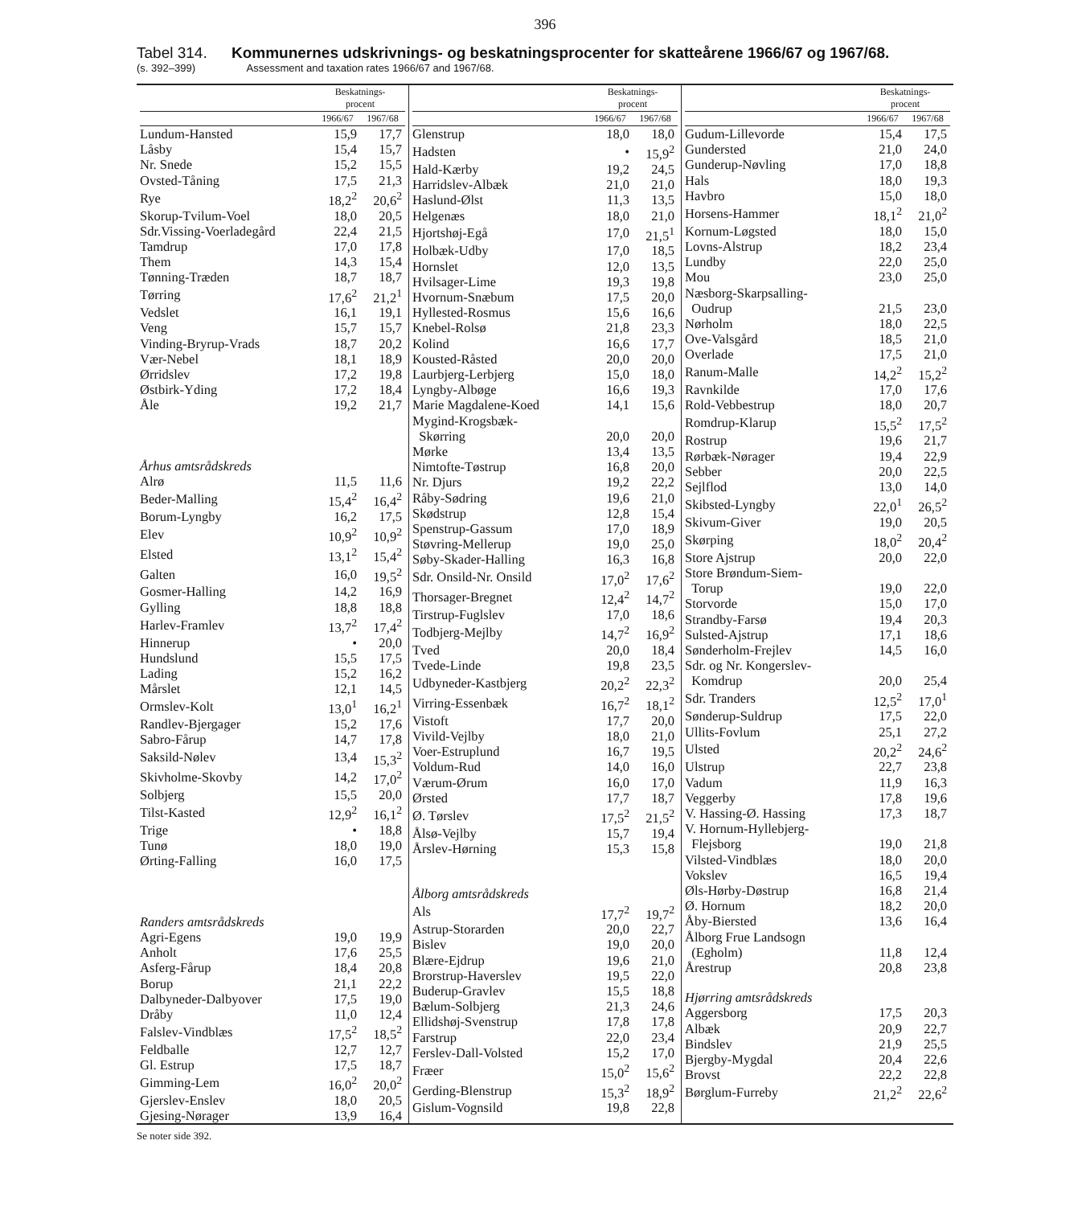396
Tabel 314. Kommunernes udskrivnings- og beskatningsprocenter for skatteårene 1966/67 og 1967/68.
(s. 392–399) Assessment and taxation rates 1966/67 and 1967/68.
| | Beskatnings- procent | |
| --- | --- | --- |
| | 1966/67 | 1967/68 |
| Lundum-Hansted | 15,9 | 17,7 |
| Låsby | 15,4 | 15,7 |
| Nr. Snede | 15,2 | 15,5 |
| Ovsted-Tåning | 17,5 | 21,3 |
| Rye | 18,2<sup>2</sup> | 20,6<sup>2</sup> |
| Skorup-Tvilum-Voel | 18,0 | 20,5 |
| Sdr.Vissing-Voerladegård | 22,4 | 21,5 |
| Tamdrup | 17,0 | 17,8 |
| Them | 14,3 | 15,4 |
| Tønning-Træden | 18,7 | 18,7 |
| Tørring | 17,6<sup>2</sup> | 21,2<sup>1</sup> |
| Vedslet | 16,1 | 19,1 |
| Veng | 15,7 | 15,7 |
| Vinding-Bryrup-Vrads | 18,7 | 20,2 |
| Vær-Nebel | 18,1 | 18,9 |
| Ørridslev | 17,2 | 19,8 |
| Østbirk-Yding | 17,2 | 18,4 |
| Åle | 19,2 | 21,7 |
| Århus amtsrådskreds | | |
| Alrø | 11,5 | 11,6 |
| Beder-Malling | 15,4<sup>2</sup> | 16,4<sup>2</sup> |
| Borum-Lyngby | 16,2 | 17,5 |
| Elev | 10,9<sup>2</sup> | 10,9<sup>2</sup> |
| Elsted | 13,1<sup>2</sup> | 15,4<sup>2</sup> |
| Galten | 16,0 | 19,5<sup>2</sup> |
| Gosmer-Halling | 14,2 | 16,9 |
| Gylling | 18,8 | 18,8 |
| Harlev-Framlev | 13,7<sup>2</sup> | 17,4<sup>2</sup> |
| Hinnerup | • | 20,0 |
| Hundslund | 15,5 | 17,5 |
| Lading | 15,2 | 16,2 |
| Mårslet | 12,1 | 14,5 |
| Ormslev-Kolt | 13,0<sup>1</sup> | 16,2<sup>1</sup> |
| Randlev-Bjergager | 15,2 | 17,6 |
| Sabro-Fårup | 14,7 | 17,8 |
| Saksild-Nølev | 13,4 | 15,3<sup>2</sup> |
| Skivholme-Skovby | 14,2 | 17,0<sup>2</sup> |
| Solbjerg | 15,5 | 20,0 |
| Tilst-Kasted | 12,9<sup>2</sup> | 16,1<sup>2</sup> |
| Trige | • | 18,8 |
| Tunø | 18,0 | 19,0 |
| Ørting-Falling | 16,0 | 17,5 |
| Randers amtsrådskreds | | |
| Agri-Egens | 19,0 | 19,9 |
| Anholt | 17,6 | 25,5 |
| Asferg-Fårup | 18,4 | 20,8 |
| Borup | 21,1 | 22,2 |
| Dalbyneder-Dalbyover | 17,5 | 19,0 |
| Dråby | 11,0 | 12,4 |
| Falslev-Vindblæs | 17,5<sup>2</sup> | 18,5<sup>2</sup> |
| Feldballe | 12,7 | 12,7 |
| Gl. Estrup | 17,5 | 18,7 |
| Gimming-Lem | 16,0<sup>2</sup> | 20,0<sup>2</sup> |
| Gjerslev-Enslev | 18,0 | 20,5 |
| Gjesing-Nørager | 13,9 | 16,4 |
| | Beskatnings- procent | |
| --- | --- | --- |
| | 1966/67 | 1967/68 |
| Glenstrup | 18,0 | 18,0 |
| Hadsten | • | 15,9<sup>2</sup> |
| Hald-Kærby | 19,2 | 24,5 |
| Harridslev-Albæk | 21,0 | 21,0 |
| Haslund-Ølst | 11,3 | 13,5 |
| Helgenæs | 18,0 | 21,0 |
| Hjortshøj-Egå | 17,0 | 21,5<sup>1</sup> |
| Holbæk-Udby | 17,0 | 18,5 |
| Hornslet | 12,0 | 13,5 |
| Hvilsager-Lime | 19,3 | 19,8 |
| Hvornum-Snæbum | 17,5 | 20,0 |
| Hyllested-Rosmus | 15,6 | 16,6 |
| Knebel-Rolsø | 21,8 | 23,3 |
| Kolind | 16,6 | 17,7 |
| Kousted-Råsted | 20,0 | 20,0 |
| Laurbjerg-Lerbjerg | 15,0 | 18,0 |
| Lyngby-Albøge | 16,6 | 19,3 |
| Marie Magdalene-Koed | 14,1 | 15,6 |
| Mygind-Krogsbæk- | | |
| Skørring | 20,0 | 20,0 |
| Mørke | 13,4 | 13,5 |
| Nimtofte-Tøstrup | 16,8 | 20,0 |
| Nr. Djurs | 19,2 | 22,2 |
| Råby-Sødring | 19,6 | 21,0 |
| Skødstrup | 12,8 | 15,4 |
| Spenstrup-Gassum | 17,0 | 18,9 |
| Støvring-Mellerup | 19,0 | 25,0 |
| Søby-Skader-Halling | 16,3 | 16,8 |
| Sdr. Onsild-Nr. Onsild | 17,0<sup>2</sup> | 17,6<sup>2</sup> |
| Thorsager-Bregnet | 12,4<sup>2</sup> | 14,7<sup>2</sup> |
| Tirstrup-Fuglslev | 17,0 | 18,6 |
| Todbjerg-Mejlby | 14,7<sup>2</sup> | 16,9<sup>2</sup> |
| Tved | 20,0 | 18,4 |
| Tvede-Linde | 19,8 | 23,5 |
| Udbyneder-Kastbjerg | 20,2<sup>2</sup> | 22,3<sup>2</sup> |
| Virring-Essenbæk | 16,7<sup>2</sup> | 18,1<sup>2</sup> |
| Vistoft | 17,7 | 20,0 |
| Vivild-Vejlby | 18,0 | 21,0 |
| Voer-Estruplund | 16,7 | 19,5 |
| Voldum-Rud | 14,0 | 16,0 |
| Værum-Ørum | 16,0 | 17,0 |
| Ørsted | 17,7 | 18,7 |
| Ø. Tørslev | 17,5<sup>2</sup> | 21,5<sup>2</sup> |
| Ålsø-Vejlby | 15,7 | 19,4 |
| Årslev-Hørning | 15,3 | 15,8 |
| Ålborg amtsrådskreds | | |
| Als | 17,7<sup>2</sup> | 19,7<sup>2</sup> |
| Astrup-Storarden | 20,0 | 22,7 |
| Bislev | 19,0 | 20,0 |
| Blære-Ejdrup | 19,6 | 21,0 |
| Brorstrup-Haverslev | 19,5 | 22,0 |
| Buderup-Gravlev | 15,5 | 18,8 |
| Bælum-Solbjerg | 21,3 | 24,6 |
| Ellidshøj-Svenstrup | 17,8 | 17,8 |
| Farstrup | 22,0 | 23,4 |
| Ferslev-Dall-Volsted | 15,2 | 17,0 |
| Fræer | 15,0<sup>2</sup> | 15,6<sup>2</sup> |
| Gerding-Blenstrup | 15,3<sup>2</sup> | 18,9<sup>2</sup> |
| Gislum-Vognsild | 19,8 | 22,8 |
| | Beskatnings- procent | |
| --- | --- | --- |
| | 1966/67 | 1967/68 |
| Gudum-Lillevorde | 15,4 | 17,5 |
| Gundersted | 21,0 | 24,0 |
| Gunderup-Nøvling | 17,0 | 18,8 |
| Hals | 18,0 | 19,3 |
| Havbro | 15,0 | 18,0 |
| Horsens-Hammer | 18,1<sup>2</sup> | 21,0<sup>2</sup> |
| Kornum-Løgsted | 18,0 | 15,0 |
| Lovns-Alstrup | 18,2 | 23,4 |
| Lundby | 22,0 | 25,0 |
| Mou | 23,0 | 25,0 |
| Næsborg-Skarpsalling- | | |
| Oudrup | 21,5 | 23,0 |
| Nørholm | 18,0 | 22,5 |
| Ove-Valsgård | 18,5 | 21,0 |
| Overlade | 17,5 | 21,0 |
| Ranum-Malle | 14,2<sup>2</sup> | 15,2<sup>2</sup> |
| Ravnkilde | 17,0 | 17,6 |
| Rold-Vebbestrup | 18,0 | 20,7 |
| Romdrup-Klarup | 15,5<sup>2</sup> | 17,5<sup>2</sup> |
| Rostrup | 19,6 | 21,7 |
| Rørbæk-Nørager | 19,4 | 22,9 |
| Sebber | 20,0 | 22,5 |
| Sejlflod | 13,0 | 14,0 |
| Skibsted-Lyngby | 22,0<sup>1</sup> | 26,5<sup>2</sup> |
| Skivum-Giver | 19,0 | 20,5 |
| Skørping | 18,0<sup>2</sup> | 20,4<sup>2</sup> |
| Store Ajstrup | 20,0 | 22,0 |
| Store Brøndum-Siem- | | |
| Torup | 19,0 | 22,0 |
| Storvorde | 15,0 | 17,0 |
| Strandby-Farsø | 19,4 | 20,3 |
| Sulsted-Ajstrup | 17,1 | 18,6 |
| Sønderholm-Frejlev | 14,5 | 16,0 |
| Sdr. og Nr. Kongerslev- | | |
| Komdrup | 20,0 | 25,4 |
| Sdr. Tranders | 12,5<sup>2</sup> | 17,0<sup>1</sup> |
| Sønderup-Suldrup | 17,5 | 22,0 |
| Ullits-Fovlum | 25,1 | 27,2 |
| Ulsted | 20,2<sup>2</sup> | 24,6<sup>2</sup> |
| Ulstrup | 22,7 | 23,8 |
| Vadum | 11,9 | 16,3 |
| Veggerby | 17,8 | 19,6 |
| V. Hassing-Ø. Hassing | 17,3 | 18,7 |
| V. Hornum-Hyllebjerg- | | |
| Flejsborg | 19,0 | 21,8 |
| Vilsted-Vindblæs | 18,0 | 20,0 |
| Vokslev | 16,5 | 19,4 |
| Øls-Hørby-Døstrup | 16,8 | 21,4 |
| Ø. Hornum | 18,2 | 20,0 |
| Åby-Biersted | 13,6 | 16,4 |
| Ålborg Frue Landsogn | | |
| (Egholm) | 11,8 | 12,4 |
| Årestrup | 20,8 | 23,8 |
| Hjørring amtsrådskreds | | |
| Aggersborg | 17,5 | 20,3 |
| Albæk | 20,9 | 22,7 |
| Bindslev | 21,9 | 25,5 |
| Bjergby-Mygdal | 20,4 | 22,6 |
| Brovst | 22,2 | 22,8 |
| Børglum-Furreby | 21,2<sup>2</sup> | 22,6<sup>2</sup> |
Se noter side 392.